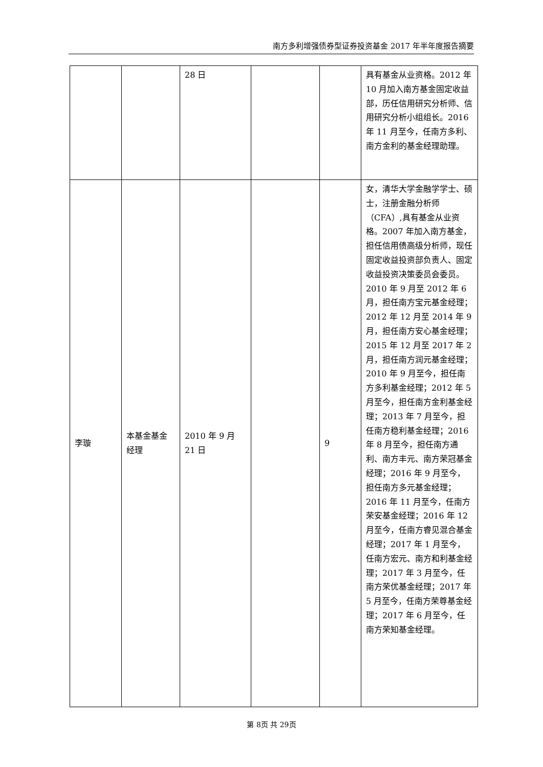南方多利增强债券型证券投资基金 2017 年半年度报告摘要
| | | 28 日 | | | 具有基金从业资格。2012 年 10 月加入南方基金固定收益部，历任信用研究分析师、信用研究分析小组组长。2016 年 11 月至今，任南方多利、南方金利的基金经理助理。 |
| 李璇 | 本基金基金经理 | 2010 年 9 月 21 日 | | 9 | 女，清华大学金融学学士、硕士，注册金融分析师（CFA）,具有基金从业资格。2007 年加入南方基金，担任信用债高级分析师，现任固定收益投资部负责人、固定收益投资决策委员会委员。2010 年 9 月至 2012 年 6 月，担任南方宝元基金经理；2012 年 12 月至 2014 年 9 月，担任南方安心基金经理；2015 年 12 月至 2017 年 2 月，担任南方润元基金经理；2010 年 9 月至今，担任南方多利基金经理；2012 年 5 月至今，担任南方金利基金经理；2013 年 7 月至今，担任南方稳利基金经理；2016 年 8 月至今，担任南方通利、南方丰元、南方荣冠基金经理；2016 年 9 月至今，担任南方多元基金经理；2016 年 11 月至今，任南方荣安基金经理；2016 年 12 月至今，任南方睿见混合基金经理；2017 年 1 月至今，任南方宏元、南方和利基金经理；2017 年 3 月至今，任南方荣优基金经理；2017 年 5 月至今，任南方荣尊基金经理；2017 年 6 月至今，任南方荣知基金经理。 |
第 8页 共 29页